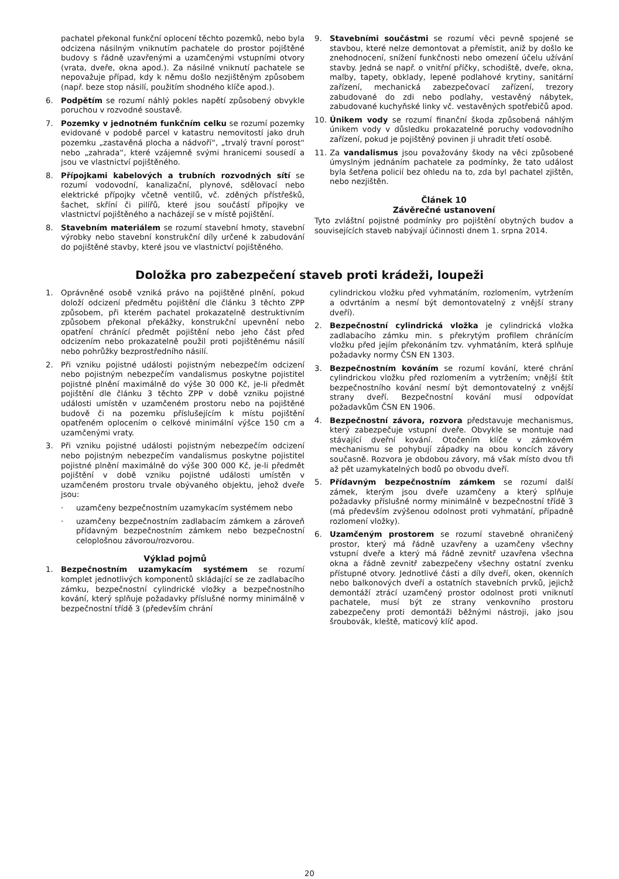pachatel překonal funkční oplocení těchto pozemků, nebo byla odcizena násilným vniknutím pachatele do prostor pojištěné budovy s řádně uzavřenými a uzamčenými vstupními otvory (vrata, dveře, okna apod.). Za násilné vniknutí pachatele se nepovažuje případ, kdy k němu došlo nezjištěným způsobem (např. beze stop násilí, použitím shodného klíče apod.).
6. Podpětím se rozumí náhlý pokles napětí způsobený obvykle poruchou v rozvodné soustavě.
7. Pozemky v jednotném funkčním celku se rozumí pozemky evidované v podobě parcel v katastru nemovitostí jako druh pozemku „zastavěná plocha a nádvoří“, „trvalý travní porost“ nebo „zahrada“, které vzájemně svými hranicemi sousedí a jsou ve vlastnictví pojištěného.
8. Přípojkami kabelových a trubních rozvodných sítí se rozumí vodovodní, kanalizační, plynové, sdělovací nebo elektrické přípojky včetně ventilů, vč. zděných přístřešků, šachet, skříní či pilířů, které jsou součástí přípojky ve vlastnictví pojištěného a nacházejí se v místě pojištění.
8. Stavebním materiálem se rozumí stavební hmoty, stavební výrobky nebo stavební konstrukční díly určené k zabudování do pojištěné stavby, které jsou ve vlastnictví pojištěného.
9. Stavebními součástmi se rozumí věci pevně spojené se stavbou, které nelze demontovat a přemístit, aniž by došlo ke znehodnocení, snížení funkčnosti nebo omezení účelu užívání stavby. Jedná se např. o vnitřní příčky, schodiště, dveře, okna, malby, tapety, obklady, lepené podlahové krytiny, sanitární zařízení, mechanická zabezpečovací zařízení, trezory zabudované do zdi nebo podlahy, vestavěný nábytek, zabudované kuchyňské linky vč. vestavěných spotřebičů apod.
10. Únikem vody se rozumí finanční škoda způsobená náhlým únikem vody v důsledku prokazatelné poruchy vodovodního zařízení, pokud je pojištěný povinen ji uhradit třetí osobě.
11. Za vandalismus jsou považovány škody na věci způsobené úmyslným jednáním pachatele za podmínky, že tato událost byla šetřena policií bez ohledu na to, zda byl pachatel zjištěn, nebo nezjištěn.
Článek 10
Závěrečné ustanovení
Tyto zvláštní pojistné podmínky pro pojištění obytných budov a souvisejících staveb nabývají účinnosti dnem 1. srpna 2014.
Doložka pro zabezpečení staveb proti krádeži, loupeži
1. Oprávněné osobě vzniká právo na pojištěné plnění, pokud doloží odcizení předmětu pojištění dle článku 3 těchto ZPP způsobem, při kterém pachatel prokazatelně destruktivním způsobem překonal překážky, konstrukční upevnění nebo opatření chránící předmět pojištění nebo jeho část před odcizením nebo prokazatelně použil proti pojištěnému násilí nebo pohrůžky bezprostředního násilí.
2. Při vzniku pojistné události pojistným nebezpečím odcizení nebo pojistným nebezpečím vandalismus poskytne pojistitel pojistné plnění maximálně do výše 30 000 Kč, je-li předmět pojištění dle článku 3 těchto ZPP v době vzniku pojistné události umístěn v uzamčeném prostoru nebo na pojištěné budově či na pozemku příslušejícím k místu pojištění opatřeném oplocením o celkové minimální výšce 150 cm a uzamčenými vraty.
3. Při vzniku pojistné události pojistným nebezpečím odcizení nebo pojistným nebezpečím vandalismus poskytne pojistitel pojistné plnění maximálně do výše 300 000 Kč, je-li předmět pojištění v době vzniku pojistné události umístěn v uzamčeném prostoru trvale obývaného objektu, jehož dveře jsou:
· uzamčeny bezpečnostním uzamykacím systémem nebo
· uzamčeny bezpečnostním zadlabacím zámkem a zároveň přídavným bezpečnostním zámkem nebo bezpečnostní celoplošnou závorou/rozvorou.
Výklad pojmů
1. Bezpečnostním uzamykacím systémem se rozumí komplet jednotlivých komponentů skládající se ze zadlabacího zámku, bezpečnostní cylindrické vložky a bezpečnostního kování, který splňuje požadavky příslušné normy minimálně v bezpečnostní třídě 3 (především chrání
cylindrickou vložku před vyhmatáním, rozlomením, vytržením a odvrtáním a nesmí být demontovatelný z vnější strany dveří).
2. Bezpečnostní cylindrická vložka je cylindrická vložka zadlabacího zámku min. s překrytým profilem chránícím vložku před jejím překonáním tzv. vyhmatáním, která splňuje požadavky normy ČSN EN 1303.
3. Bezpečnostním kováním se rozumí kování, které chrání cylindrickou vložku před rozlomením a vytržením; vnější štít bezpečnostního kování nesmí být demontovatelný z vnější strany dveří. Bezpečnostní kování musí odpovídat požadavkům ČSN EN 1906.
4. Bezpečnostní závora, rozvora představuje mechanismus, který zabezpečuje vstupní dveře. Obvykle se montuje nad stávající dveřní kování. Otočením klíče v zámkovém mechanismu se pohybují západky na obou koncích závory současně. Rozvora je obdobou závory, má však místo dvou tři až pět uzamykatelných bodů po obvodu dveří.
5. Přídavným bezpečnostním zámkem se rozumí další zámek, kterým jsou dveře uzamčeny a který splňuje požadavky příslušné normy minimálně v bezpečnostní třídě 3 (má především zvýšenou odolnost proti vyhmatání, případně rozlomení vložky).
6. Uzamčeným prostorem se rozumí stavebně ohraničený prostor, který má řádně uzavřeny a uzamčeny všechny vstupní dveře a který má řádně zevnitř uzavřena všechna okna a řádně zevnitř zabezpečeny všechny ostatní zvenku přístupné otvory. Jednotlivé části a díly dveří, oken, okenních nebo balkonových dveří a ostatních stavebních prvků, jejichž demontáží ztrácí uzamčený prostor odolnost proti vniknutí pachatele, musí být ze strany venkovního prostoru zabezpečeny proti demontáži běžnými nástroji, jako jsou šroubovák, kleště, maticový klíč apod.
20